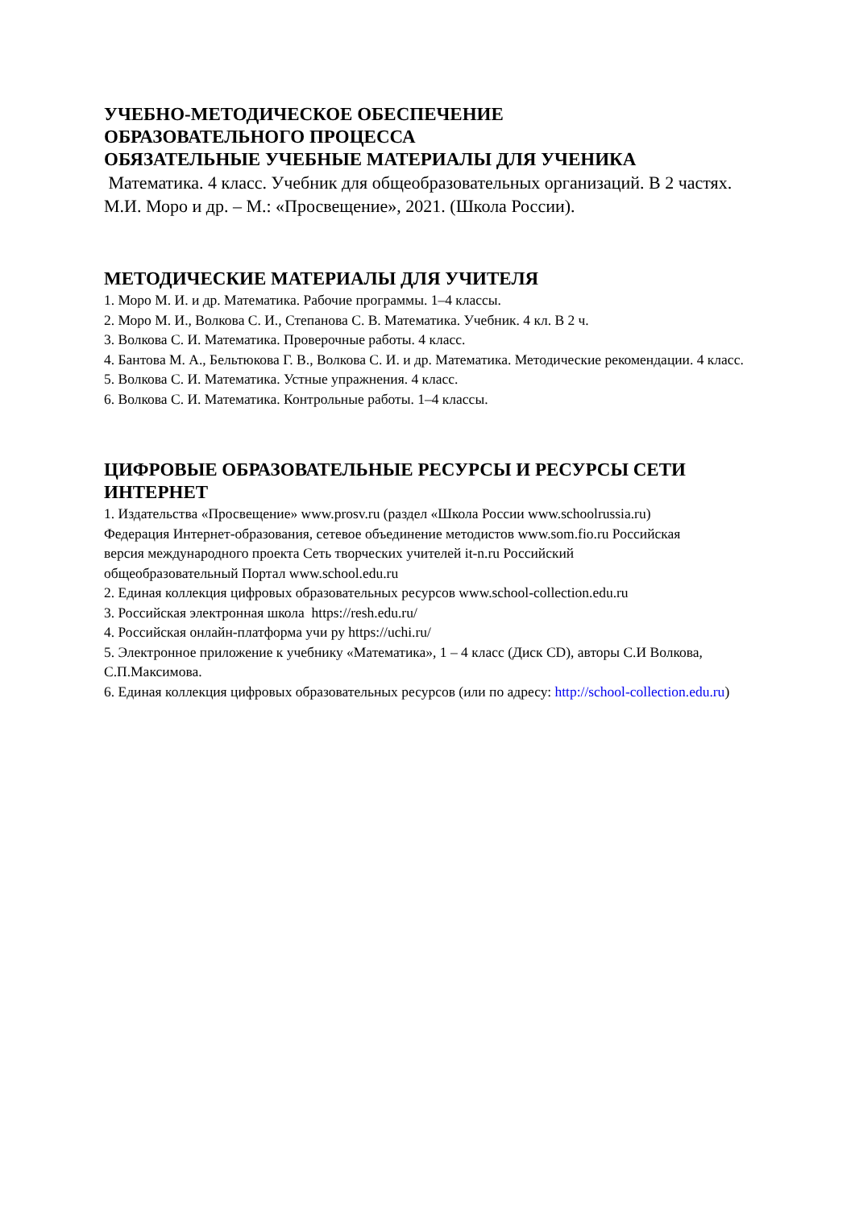УЧЕБНО-МЕТОДИЧЕСКОЕ ОБЕСПЕЧЕНИЕ
ОБРАЗОВАТЕЛЬНОГО ПРОЦЕССА
ОБЯЗАТЕЛЬНЫЕ УЧЕБНЫЕ МАТЕРИАЛЫ ДЛЯ УЧЕНИКА
Математика. 4 класс. Учебник для общеобразовательных организаций. В 2 частях. М.И. Моро и др. – М.: «Просвещение», 2021. (Школа России).
МЕТОДИЧЕСКИЕ МАТЕРИАЛЫ ДЛЯ УЧИТЕЛЯ
1. Моро М. И. и др. Математика. Рабочие программы. 1–4 классы.
2. Моро М. И., Волкова С. И., Степанова С. В. Математика. Учебник. 4 кл. В 2 ч.
3. Волкова С. И. Математика. Проверочные работы. 4 класс.
4. Бантова М. А., Бельтюкова Г. В., Волкова С. И. и др. Математика. Методические рекомендации. 4 класс.
5. Волкова С. И. Математика. Устные упражнения. 4 класс.
6. Волкова С. И. Математика. Контрольные работы. 1–4 классы.
ЦИФРОВЫЕ ОБРАЗОВАТЕЛЬНЫЕ РЕСУРСЫ И РЕСУРСЫ СЕТИ ИНТЕРНЕТ
1. Издательства «Просвещение» www.prosv.ru (раздел «Школа России www.schoolrussia.ru) Федерация Интернет-образования, сетевое объединение методистов www.som.fio.ru Российская версия международного проекта Сеть творческих учителей it-n.ru Российский общеобразовательный Портал www.school.edu.ru
2. Единая коллекция цифровых образовательных ресурсов www.school-collection.edu.ru
3. Российская электронная школа https://resh.edu.ru/
4. Российская онлайн-платформа учи ру https://uchi.ru/
5. Электронное приложение к учебнику «Математика», 1 – 4 класс (Диск CD), авторы С.И Волкова, С.П.Максимова.
6. Единая коллекция цифровых образовательных ресурсов (или по адресу: http://school-collection.edu.ru)